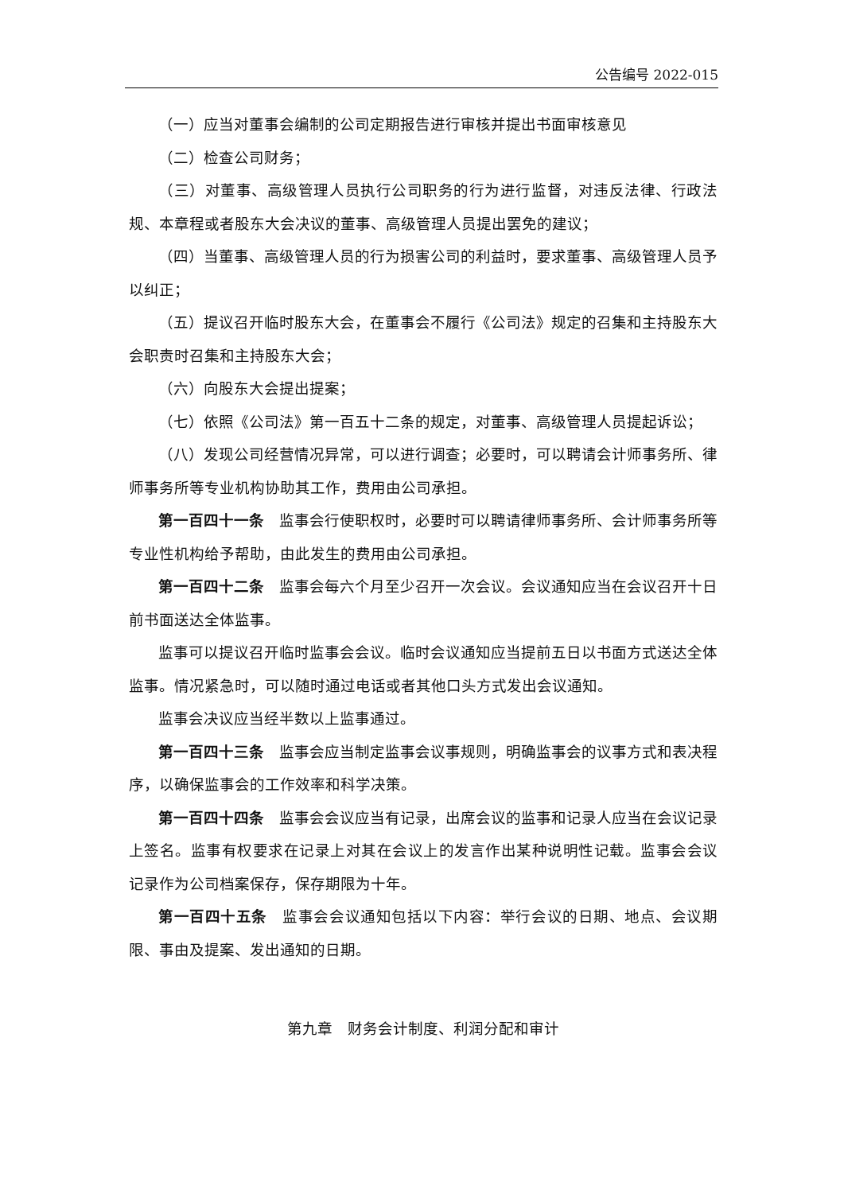公告编号 2022-015
（一）应当对董事会编制的公司定期报告进行审核并提出书面审核意见
（二）检查公司财务；
（三）对董事、高级管理人员执行公司职务的行为进行监督，对违反法律、行政法规、本章程或者股东大会决议的董事、高级管理人员提出罢免的建议；
（四）当董事、高级管理人员的行为损害公司的利益时，要求董事、高级管理人员予以纠正；
（五）提议召开临时股东大会，在董事会不履行《公司法》规定的召集和主持股东大会职责时召集和主持股东大会；
（六）向股东大会提出提案；
（七）依照《公司法》第一百五十二条的规定，对董事、高级管理人员提起诉讼；
（八）发现公司经营情况异常，可以进行调查；必要时，可以聘请会计师事务所、律师事务所等专业机构协助其工作，费用由公司承担。
第一百四十一条　监事会行使职权时，必要时可以聘请律师事务所、会计师事务所等专业性机构给予帮助，由此发生的费用由公司承担。
第一百四十二条　监事会每六个月至少召开一次会议。会议通知应当在会议召开十日前书面送达全体监事。
监事可以提议召开临时监事会会议。临时会议通知应当提前五日以书面方式送达全体监事。情况紧急时，可以随时通过电话或者其他口头方式发出会议通知。
监事会决议应当经半数以上监事通过。
第一百四十三条　监事会应当制定监事会议事规则，明确监事会的议事方式和表决程序，以确保监事会的工作效率和科学决策。
第一百四十四条　监事会会议应当有记录，出席会议的监事和记录人应当在会议记录上签名。监事有权要求在记录上对其在会议上的发言作出某种说明性记载。监事会会议记录作为公司档案保存，保存期限为十年。
第一百四十五条　监事会会议通知包括以下内容：举行会议的日期、地点、会议期限、事由及提案、发出通知的日期。
第九章　财务会计制度、利润分配和审计